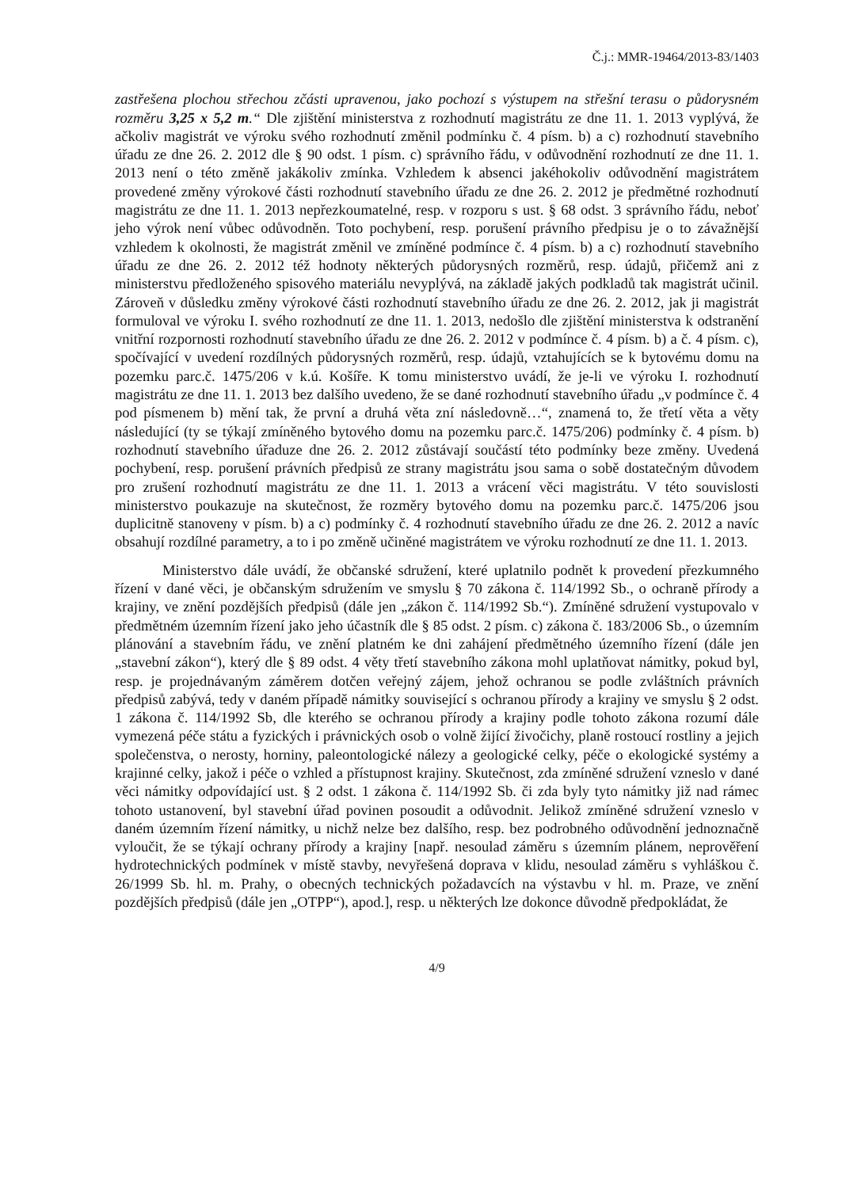Č.j.: MMR-19464/2013-83/1403
zastřešena plochou střechou zčásti upravenou, jako pochozí s výstupem na střešní terasu o půdorysném rozměru 3,25 x 5,2 m.“ Dle zjištění ministerstva z rozhodnutí magistrátu ze dne 11. 1. 2013 vyplývá, že ačkoliv magistrát ve výroku svého rozhodnutí změnil podmínku č. 4 písm. b) a c) rozhodnutí stavebního úřadu ze dne 26. 2. 2012 dle § 90 odst. 1 písm. c) správního řádu, v odůvodnění rozhodnutí ze dne 11. 1. 2013 není o této změně jakákoliv zmínka. Vzhledem k absenci jakéhokoliv odůvodnění magistrátem provedené změny výrokové části rozhodnutí stavebního úřadu ze dne 26. 2. 2012 je předmětné rozhodnutí magistrátu ze dne 11. 1. 2013 nepřezkoumatelné, resp. v rozporu s ust. § 68 odst. 3 správního řádu, neboť jeho výrok není vůbec odůvodněn. Toto pochybení, resp. porušení právního předpisu je o to závažnější vzhledem k okolnosti, že magistrát změnil ve zmíněné podmínce č. 4 písm. b) a c) rozhodnutí stavebního úřadu ze dne 26. 2. 2012 též hodnoty některých půdorysných rozměrů, resp. údajů, přičemž ani z ministerstvu předloženého spisového materiálu nevyplývá, na základě jakých podkladů tak magistrát učinil. Zároveň v důsledku změny výrokové části rozhodnutí stavebního úřadu ze dne 26. 2. 2012, jak ji magistrát formuloval ve výroku I. svého rozhodnutí ze dne 11. 1. 2013, nedošlo dle zjištění ministerstva k odstranění vnitřní rozpornosti rozhodnutí stavebního úřadu ze dne 26. 2. 2012 v podmínce č. 4 písm. b) a č. 4 písm. c), spočívající v uvedení rozdílných půdorysných rozměrů, resp. údajů, vztahujících se k bytovému domu na pozemku parc.č. 1475/206 v k.ú. Košíře. K tomu ministerstvo uvádí, že je-li ve výroku I. rozhodnutí magistrátu ze dne 11. 1. 2013 bez dalšího uvedeno, že se dané rozhodnutí stavebního úřadu „v podmínce č. 4 pod písmenem b) mění tak, že první a druhá věta zní následovně…“, znamená to, že třetí věta a věty následující (ty se týkají zmíněného bytového domu na pozemku parc.č. 1475/206) podmínky č. 4 písm. b) rozhodnutí stavebního úřaduze dne 26. 2. 2012 zůstávají součástí této podmínky beze změny. Uvedená pochybení, resp. porušení právních předpisů ze strany magistrátu jsou sama o sobě dostatečným důvodem pro zrušení rozhodnutí magistrátu ze dne 11. 1. 2013 a vrácení věci magistrátu. V této souvislosti ministerstvo poukazuje na skutečnost, že rozměry bytového domu na pozemku parc.č. 1475/206 jsou duplicitně stanoveny v písm. b) a c) podmínky č. 4 rozhodnutí stavebního úřadu ze dne 26. 2. 2012 a navíc obsahují rozdílné parametry, a to i po změně učiněné magistrátem ve výroku rozhodnutí ze dne 11. 1. 2013.
Ministerstvo dále uvádí, že občanské sdružení, které uplatnilo podnět k provedení přezkumného řízení v dané věci, je občanským sdružením ve smyslu § 70 zákona č. 114/1992 Sb., o ochraně přírody a krajiny, ve znění pozdějších předpisů (dále jen „zákon č. 114/1992 Sb.“). Zmíněné sdružení vystupovalo v předmětném územním řízení jako jeho účastník dle § 85 odst. 2 písm. c) zákona č. 183/2006 Sb., o územním plánování a stavebním řádu, ve znění platném ke dni zahájení předmětného územního řízení (dále jen „stavební zákon“), který dle § 89 odst. 4 věty třetí stavebního zákona mohl uplatňovat námitky, pokud byl, resp. je projednávaným záměrem dotčen veřejný zájem, jehož ochranou se podle zvláštních právních předpisů zabývá, tedy v daném případě námitky související s ochranou přírody a krajiny ve smyslu § 2 odst. 1 zákona č. 114/1992 Sb, dle kterého se ochranou přírody a krajiny podle tohoto zákona rozumí dále vymezená péče státu a fyzických i právnických osob o volně žijící živočichy, planě rostoucí rostliny a jejich společenstva, o nerosty, horniny, paleontologické nálezy a geologické celky, péče o ekologické systémy a krajinné celky, jakož i péče o vzhled a přístupnost krajiny. Skutečnost, zda zmíněné sdružení vzneslo v dané věci námitky odpovídající ust. § 2 odst. 1 zákona č. 114/1992 Sb. či zda byly tyto námitky již nad rámec tohoto ustanovení, byl stavební úřad povinen posoudit a odůvodnit. Jelikož zmíněné sdružení vzneslo v daném územním řízení námitky, u nichž nelze bez dalšího, resp. bez podrobného odůvodnění jednoznačně vyloučit, že se týkají ochrany přírody a krajiny [např. nesoulad záměru s územním plánem, neprověření hydrotechnických podmínek v místě stavby, nevyřešená doprava v klidu, nesoulad záměru s vyhláškou č. 26/1999 Sb. hl. m. Prahy, o obecných technických požadavcích na výstavbu v hl. m. Praze, ve znění pozdějších předpisů (dále jen „OTPP“), apod.], resp. u některých lze dokonce důvodně předpokládat, že
4/9